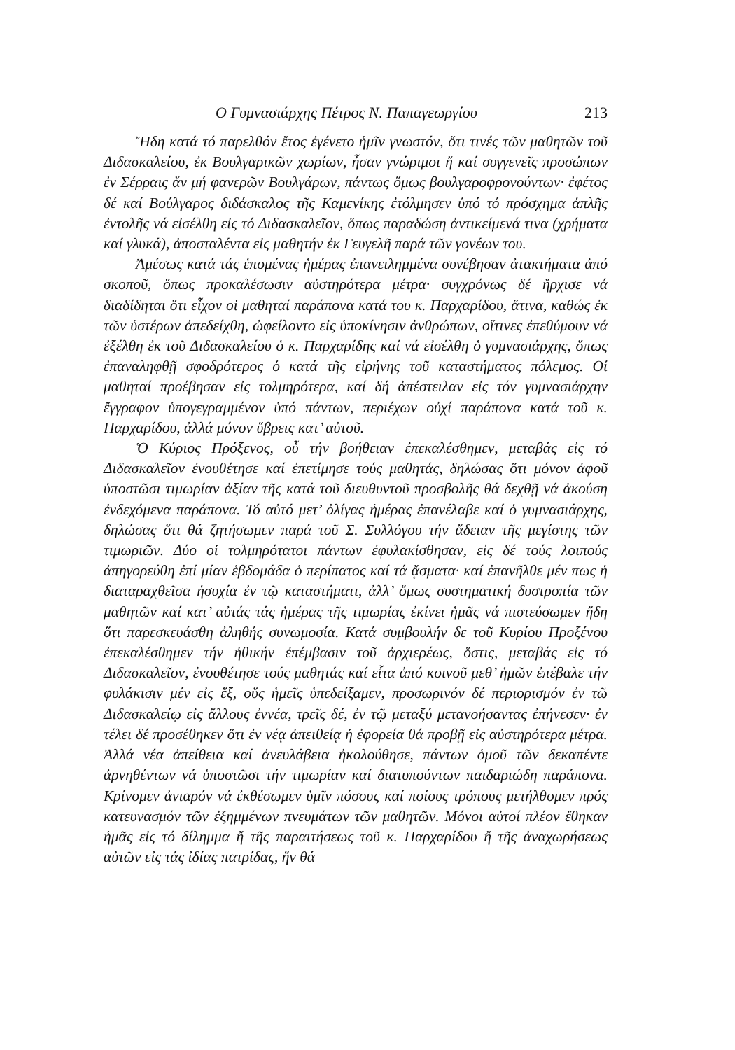Ο Γυμνασιάρχης Πέτρος Ν. Παπαγεωργίου 213
Ἤδη κατά τό παρελθόν ἔτος ἐγένετο ἡμῖν γνωστόν, ὅτι τινές τῶν μαθητῶν τοῦ Διδασκαλείου, ἐκ Βουλγαρικῶν χωρίων, ἦσαν γνώριμοι ἤ καί συγγενεῖς προσώπων ἐν Σέρραις ἄν μή φανερῶν Βουλγάρων, πάντως ὅμως βουλγαροφρονούντων· ἐφέτος δέ καί Βούλγαρος διδάσκαλος τῆς Καμενίκης ἐτόλμησεν ὑπό τό πρόσχημα ἁπλῆς ἐντολῆς νά εἰσέλθη εἰς τό Διδασκαλεῖον, ὅπως παραδώση ἀντικείμενά τινα (χρήματα καί γλυκά), ἀποσταλέντα εἰς μαθητήν ἐκ Γευγελῆ παρά τῶν γονέων του.
Ἀμέσως κατά τάς ἑπομένας ἡμέρας ἐπανειλημμένα συνέβησαν ἀτακτήματα ἀπό σκοποῦ, ὅπως προκαλέσωσιν αὐστηρότερα μέτρα· συγχρόνως δέ ἤρχισε νά διαδίδηται ὅτι εἶχον οἱ μαθηταί παράπονα κατά του κ. Παρχαρίδου, ἅτινα, καθώς ἐκ τῶν ὑστέρων ἀπεδείχθη, ὠφείλοντο εἰς ὑποκίνησιν ἀνθρώπων, οἵτινες ἐπεθύμουν νά ἐξέλθη ἐκ τοῦ Διδασκαλείου ὁ κ. Παρχαρίδης καί νά εἰσέλθη ὁ γυμνασιάρχης, ὅπως ἐπαναληφθῇ σφοδρότερος ὁ κατά τῆς εἰρήνης τοῦ καταστήματος πόλεμος. Οἱ μαθηταί προέβησαν εἰς τολμηρότερα, καί δή ἀπέστειλαν εἰς τόν γυμνασιάρχην ἔγγραφον ὑπογεγραμμένον ὑπό πάντων, περιέχων οὐχί παράπονα κατά τοῦ κ. Παρχαρίδου, ἀλλά μόνον ὕβρεις κατ’ αὐτοῦ.
Ὁ Κύριος Πρόξενος, οὗ τήν βοήθειαν ἐπεκαλέσθημεν, μεταβάς εἰς τό Διδασκαλεῖον ἐνουθέτησε καί ἐπετίμησε τούς μαθητάς, δηλώσας ὅτι μόνον ἀφοῦ ὑποστῶσι τιμωρίαν ἀξίαν τῆς κατά τοῦ διευθυντοῦ προσβολῆς θά δεχθῇ νά ἀκούση ἐνδεχόμενα παράπονα. Τό αὐτό μετ’ ὀλίγας ἡμέρας ἐπανέλαβε καί ὁ γυμνασιάρχης, δηλώσας ὅτι θά ζητήσωμεν παρά τοῦ Σ. Συλλόγου τήν ἄδειαν τῆς μεγίστης τῶν τιμωριῶν. Δύο οἱ τολμηρότατοι πάντων ἐφυλακίσθησαν, εἰς δέ τούς λοιπούς ἀπηγορεύθη ἐπί μίαν ἑβδομάδα ὁ περίπατος καί τά ᾄσματα· καί ἐπανῆλθε μέν πως ἡ διαταραχθεῖσα ἡσυχία ἐν τῷ καταστήματι, ἀλλ’ ὅμως συστηματική δυστροπία τῶν μαθητῶν καί κατ’ αὐτάς τάς ἡμέρας τῆς τιμωρίας ἐκίνει ἡμᾶς νά πιστεύσωμεν ἤδη ὅτι παρεσκευάσθη ἀληθής συνωμοσία. Κατά συμβουλήν δε τοῦ Κυρίου Προξένου ἐπεκαλέσθημεν τήν ἠθικήν ἐπέμβασιν τοῦ ἀρχιερέως, ὅστις, μεταβάς εἰς τό Διδασκαλεῖον, ἐνουθέτησε τούς μαθητάς καί εἶτα ἀπό κοινοῦ μεθ’ ἡμῶν ἐπέβαλε τήν φυλάκισιν μέν εἰς ἕξ, οὕς ἡμεῖς ὑπεδείξαμεν, προσωρινόν δέ περιορισμόν ἐν τῶ Διδασκαλείῳ εἰς ἄλλους ἐννέα, τρεῖς δέ, ἐν τῷ μεταξύ μετανοήσαντας ἐπήνεσεν· ἐν τέλει δέ προσέθηκεν ὅτι ἐν νέᾳ ἀπειθείᾳ ἡ ἐφορεία θά προβῇ εἰς αὐστηρότερα μέτρα. Ἀλλά νέα ἀπείθεια καί ἀνευλάβεια ἠκολούθησε, πάντων ὁμοῦ τῶν δεκαπέντε ἀρνηθέντων νά ὑποστῶσι τήν τιμωρίαν καί διατυπούντων παιδαριώδη παράπονα. Κρίνομεν ἀνιαρόν νά ἐκθέσωμεν ὑμῖν πόσους καί ποίους τρόπους μετήλθομεν πρός κατευνασμόν τῶν ἐξημμένων πνευμάτων τῶν μαθητῶν. Μόνοι αὐτοί πλέον ἔθηκαν ἡμᾶς εἰς τό δίλημμα ἤ τῆς παραιτήσεως τοῦ κ. Παρχαρίδου ἤ τῆς ἀναχωρήσεως αὐτῶν εἰς τάς ἰδίας πατρίδας, ἥν θά